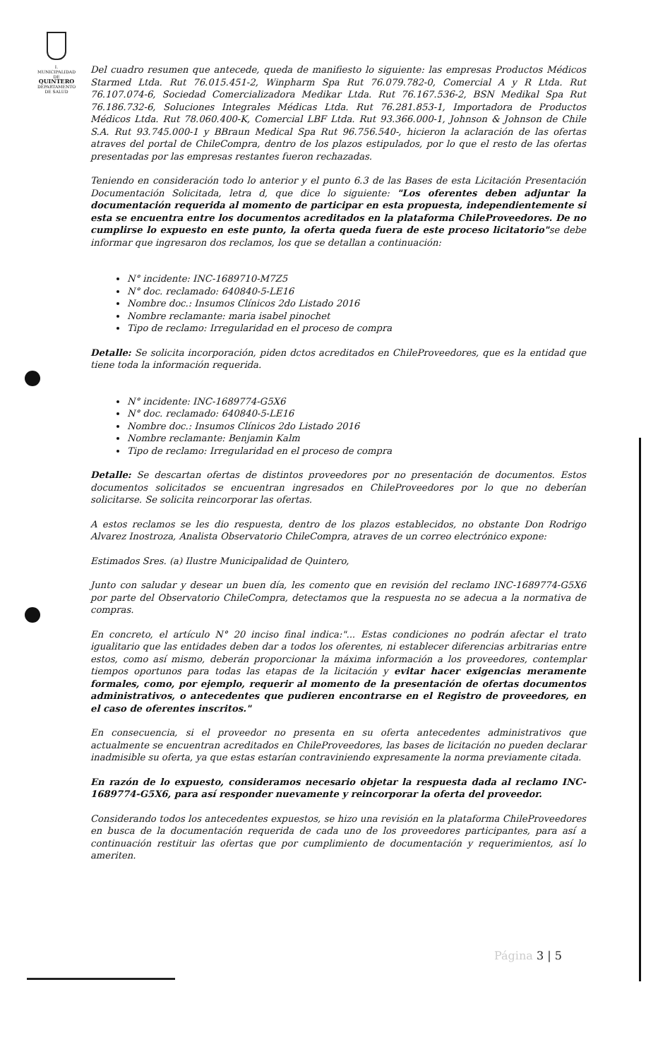I. MUNICIPALIDAD DE
QUINTERO
DEPARTAMENTO DE SALUD
Del cuadro resumen que antecede, queda de manifiesto lo siguiente: las empresas Productos Médicos Starmed Ltda. Rut 76.015.451-2, Winpharm Spa Rut 76.079.782-0, Comercial A y R Ltda. Rut 76.107.074-6, Sociedad Comercializadora Medikar Ltda. Rut 76.167.536-2, BSN Medikal Spa Rut 76.186.732-6, Soluciones Integrales Médicas Ltda. Rut 76.281.853-1, Importadora de Productos Médicos Ltda. Rut 78.060.400-K, Comercial LBF Ltda. Rut 93.366.000-1, Johnson & Johnson de Chile S.A. Rut 93.745.000-1 y BBraun Medical Spa Rut 96.756.540-, hicieron la aclaración de las ofertas atraves del portal de ChileCompra, dentro de los plazos estipulados, por lo que el resto de las ofertas presentadas por las empresas restantes fueron rechazadas.
Teniendo en consideración todo lo anterior y el punto 6.3 de las Bases de esta Licitación Presentación Documentación Solicitada, letra d, que dice lo siguiente: "Los oferentes deben adjuntar la documentación requerida al momento de participar en esta propuesta, independientemente si esta se encuentra entre los documentos acreditados en la plataforma ChileProveedores. De no cumplirse lo expuesto en este punto, la oferta queda fuera de este proceso licitatorio"se debe informar que ingresaron dos reclamos, los que se detallan a continuación:
N° incidente: INC-1689710-M7Z5
N° doc. reclamado: 640840-5-LE16
Nombre doc.: Insumos Clínicos 2do Listado 2016
Nombre reclamante: maria isabel pinochet
Tipo de reclamo: Irregularidad en el proceso de compra
Detalle: Se solicita incorporación, piden dctos acreditados en ChileProveedores, que es la entidad que tiene toda la información requerida.
N° incidente: INC-1689774-G5X6
N° doc. reclamado: 640840-5-LE16
Nombre doc.: Insumos Clínicos 2do Listado 2016
Nombre reclamante: Benjamin Kalm
Tipo de reclamo: Irregularidad en el proceso de compra
Detalle: Se descartan ofertas de distintos proveedores por no presentación de documentos. Estos documentos solicitados se encuentran ingresados en ChileProveedores por lo que no deberían solicitarse. Se solicita reincorporar las ofertas.
A estos reclamos se les dio respuesta, dentro de los plazos establecidos, no obstante Don Rodrigo Alvarez Inostroza, Analista Observatorio ChileCompra, atraves de un correo electrónico expone:
Estimados Sres. (a) Ilustre Municipalidad de Quintero,
Junto con saludar y desear un buen día, les comento que en revisión del reclamo INC-1689774-G5X6 por parte del Observatorio ChileCompra, detectamos que la respuesta no se adecua a la normativa de compras.
En concreto, el artículo N° 20 inciso final indica:"... Estas condiciones no podrán afectar el trato igualitario que las entidades deben dar a todos los oferentes, ni establecer diferencias arbitrarias entre estos, como así mismo, deberán proporcionar la máxima información a los proveedores, contemplar tiempos oportunos para todas las etapas de la licitación y evitar hacer exigencias meramente formales, como, por ejemplo, requerir al momento de la presentación de ofertas documentos administrativos, o antecedentes que pudieren encontrarse en el Registro de proveedores, en el caso de oferentes inscritos."
En consecuencia, si el proveedor no presenta en su oferta antecedentes administrativos que actualmente se encuentran acreditados en ChileProveedores, las bases de licitación no pueden declarar inadmisible su oferta, ya que estas estarían contraviniendo expresamente la norma previamente citada.
En razón de lo expuesto, consideramos necesario objetar la respuesta dada al reclamo INC-1689774-G5X6, para así responder nuevamente y reincorporar la oferta del proveedor.
Considerando todos los antecedentes expuestos, se hizo una revisión en la plataforma ChileProveedores en busca de la documentación requerida de cada uno de los proveedores participantes, para así a continuación restituir las ofertas que por cumplimiento de documentación y requerimientos, así lo ameriten.
Página 3 | 5